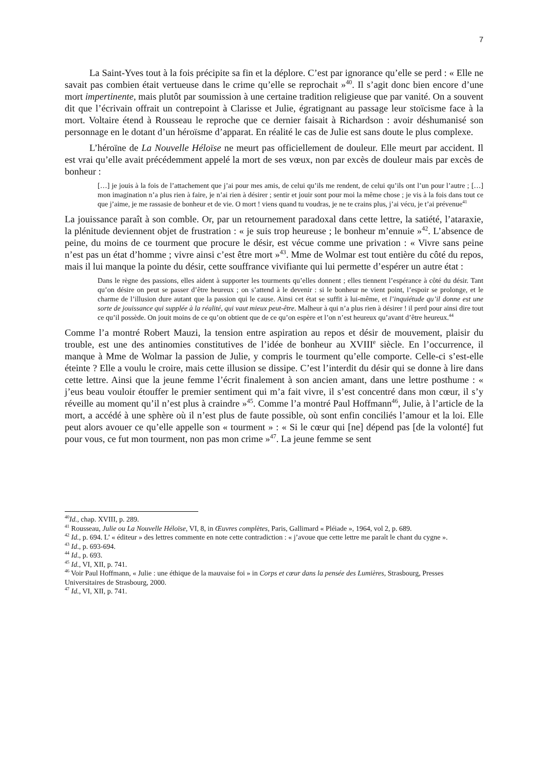7
La Saint-Yves tout à la fois précipite sa fin et la déplore. C’est par ignorance qu’elle se perd : « Elle ne savait pas combien était vertueuse dans le crime qu’elle se reprochait »<sup>40</sup>. Il s’agit donc bien encore d’une mort impertinente, mais plutôt par soumission à une certaine tradition religieuse que par vanité. On a souvent dit que l’écrivain offrait un contrepoint à Clarisse et Julie, égratignant au passage leur stoïcisme face à la mort. Voltaire étend à Rousseau le reproche que ce dernier faisait à Richardson : avoir déshumanisé son personnage en le dotant d’un héroïsme d’apparat. En réalité le cas de Julie est sans doute le plus complexe.
L’héroïne de La Nouvelle Héloïse ne meurt pas officiellement de douleur. Elle meurt par accident. Il est vrai qu’elle avait précédemment appelé la mort de ses vœux, non par excès de douleur mais par excès de bonheur :
[…] je jouis à la fois de l’attachement que j’ai pour mes amis, de celui qu’ils me rendent, de celui qu’ils ont l’un pour l’autre ; […] mon imagination n’a plus rien à faire, je n’ai rien à désirer ; sentir et jouir sont pour moi la même chose ; je vis à la fois dans tout ce que j’aime, je me rassasie de bonheur et de vie. O mort ! viens quand tu voudras, je ne te crains plus, j’ai vécu, je t’ai prévenue<sup>41</sup>
La jouissance paraît à son comble. Or, par un retournement paradoxal dans cette lettre, la satiété, l’ataraxie, la plénitude deviennent objet de frustration : « je suis trop heureuse ; le bonheur m’ennuie »<sup>42</sup>. L’absence de peine, du moins de ce tourment que procure le désir, est vécue comme une privation : « Vivre sans peine n’est pas un état d’homme ; vivre ainsi c’est être mort »<sup>43</sup>. Mme de Wolmar est tout entière du côté du repos, mais il lui manque la pointe du désir, cette souffrance vivifiante qui lui permette d’espérer un autre état :
Dans le règne des passions, elles aident à supporter les tourments qu’elles donnent ; elles tiennent l’espérance à côté du désir. Tant qu’on désire on peut se passer d’être heureux ; on s’attend à le devenir : si le bonheur ne vient point, l’espoir se prolonge, et le charme de l’illusion dure autant que la passion qui le cause. Ainsi cet état se suffit à lui-même, et l’inquiétude qu’il donne est une sorte de jouissance qui supplée à la réalité, qui vaut mieux peut-être. Malheur à qui n’a plus rien à désirer ! il perd pour ainsi dire tout ce qu’il possède. On jouit moins de ce qu’on obtient que de ce qu’on espère et l’on n’est heureux qu’avant d’être heureux.<sup>44</sup>
Comme l’a montré Robert Mauzi, la tension entre aspiration au repos et désir de mouvement, plaisir du trouble, est une des antinomies constitutives de l’idée de bonheur au XVIII<sup>e</sup> siècle. En l’occurrence, il manque à Mme de Wolmar la passion de Julie, y compris le tourment qu’elle comporte. Celle-ci s’est-elle éteinte ? Elle a voulu le croire, mais cette illusion se dissipe. C’est l’interdit du désir qui se donne à lire dans cette lettre. Ainsi que la jeune femme l’écrit finalement à son ancien amant, dans une lettre posthume : « j’eus beau vouloir étouffer le premier sentiment qui m’a fait vivre, il s’est concentré dans mon cœur, il s’y réveille au moment qu’il n’est plus à craindre »<sup>45</sup>. Comme l’a montré Paul Hoffmann<sup>46</sup>, Julie, à l’article de la mort, a accédé à une sphère où il n’est plus de faute possible, où sont enfin conciliés l’amour et la loi. Elle peut alors avouer ce qu’elle appelle son « tourment » : « Si le cœur qui [ne] dépend pas [de la volonté] fut pour vous, ce fut mon tourment, non pas mon crime »<sup>47</sup>. La jeune femme se sent
<sup>40</sup> Id., chap. XVIII, p. 289.
<sup>41</sup> Rousseau, Julie ou La Nouvelle Héloïse, VI, 8, in Œuvres complètes, Paris, Gallimard « Pléiade », 1964, vol 2, p. 689.
<sup>42</sup> Id., p. 694. L’ « éditeur » des lettres commente en note cette contradiction : « j’avoue que cette lettre me paraît le chant du cygne ».
<sup>43</sup> Id., p. 693-694.
<sup>44</sup> Id., p. 693.
<sup>45</sup> Id., VI, XII, p. 741.
<sup>46</sup> Voir Paul Hoffmann, « Julie : une éthique de la mauvaise foi » in Corps et cœur dans la pensée des Lumières, Strasbourg, Presses Universitaires de Strasbourg, 2000.
<sup>47</sup> Id., VI, XII, p. 741.